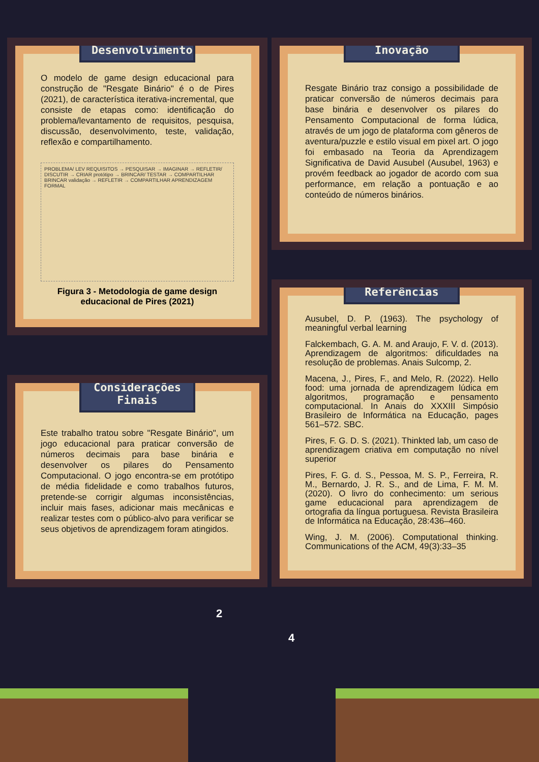Desenvolvimento
O modelo de game design educacional para construção de "Resgate Binário" é o de Pires (2021), de característica iterativa-incremental, que consiste de etapas como: identificação do problema/levantamento de requisitos, pesquisa, discussão, desenvolvimento, teste, validação, reflexão e compartilhamento.
PROBLEMA/ LEV REQUISITOS → PESQUISAR → IMAGINAR → REFLETIR/ DISCUTIR → CRIAR protótipo → BRINCAR/ TESTAR → COMPARTILHAR BRINCAR validação → REFLETIR → COMPARTILHAR APRENDIZAGEM FORMAL
Figura 3 - Metodologia de game design educacional de Pires (2021)
Considerações Finais
Este trabalho tratou sobre "Resgate Binário", um jogo educacional para praticar conversão de números decimais para base binária e desenvolver os pilares do Pensamento Computacional. O jogo encontra-se em protótipo de média fidelidade e como trabalhos futuros, pretende-se corrigir algumas inconsistências, incluir mais fases, adicionar mais mecânicas e realizar testes com o público-alvo para verificar se seus objetivos de aprendizagem foram atingidos.
Inovação
Resgate Binário traz consigo a possibilidade de praticar conversão de números decimais para base binária e desenvolver os pilares do Pensamento Computacional de forma lúdica, através de um jogo de plataforma com gêneros de aventura/puzzle e estilo visual em pixel art. O jogo foi embasado na Teoria da Aprendizagem Significativa de David Ausubel (Ausubel, 1963) e provém feedback ao jogador de acordo com sua performance, em relação a pontuação e ao conteúdo de números binários.
Referências
Ausubel, D. P. (1963). The psychology of meaningful verbal learning
Falckembach, G. A. M. and Araujo, F. V. d. (2013). Aprendizagem de algoritmos: dificuldades na resolução de problemas. Anais Sulcomp, 2.
Macena, J., Pires, F., and Melo, R. (2022). Hello food: uma jornada de aprendizagem lúdica em algoritmos, programação e pensamento computacional. In Anais do XXXIII Simpósio Brasileiro de Informática na Educação, pages 561–572. SBC.
Pires, F. G. D. S. (2021). Thinkted lab, um caso de aprendizagem criativa em computação no nível superior
Pires, F. G. d. S., Pessoa, M. S. P., Ferreira, R. M., Bernardo, J. R. S., and de Lima, F. M. M. (2020). O livro do conhecimento: um serious game educacional para aprendizagem de ortografia da língua portuguesa. Revista Brasileira de Informática na Educação, 28:436–460.
Wing, J. M. (2006). Computational thinking. Communications of the ACM, 49(3):33–35
2
4